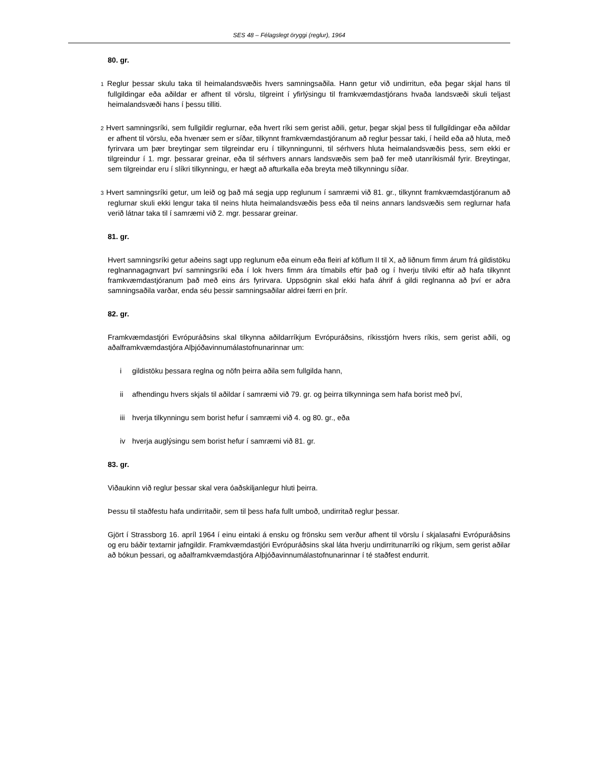SES 48 – Félagslegt öryggi (reglur), 1964
80. gr.
1 Reglur þessar skulu taka til heimalandsvæðis hvers samningsaðila. Hann getur við undirritun, eða þegar skjal hans til fullgildingar eða aðildar er afhent til vörslu, tilgreint í yfirlýsingu til framkvæmdastjórans hvaða landsvæði skuli teljast heimalandsvæði hans í þessu tilliti.
2 Hvert samningsríki, sem fullgildir reglurnar, eða hvert ríki sem gerist aðili, getur, þegar skjal þess til fullgildingar eða aðildar er afhent til vörslu, eða hvenær sem er síðar, tilkynnt framkvæmdastjóranum að reglur þessar taki, í heild eða að hluta, með fyrirvara um þær breytingar sem tilgreindar eru í tilkynningunni, til sérhvers hluta heimalandsvæðis þess, sem ekki er tilgreindur í 1. mgr. þessarar greinar, eða til sérhvers annars landsvæðis sem það fer með utanríkismál fyrir. Breytingar, sem tilgreindar eru í slíkri tilkynningu, er hægt að afturkalla eða breyta með tilkynningu síðar.
3 Hvert samningsríki getur, um leið og það má segja upp reglunum í samræmi við 81. gr., tilkynnt framkvæmdastjóranum að reglurnar skuli ekki lengur taka til neins hluta heimalandsvæðis þess eða til neins annars landsvæðis sem reglurnar hafa verið látnar taka til í samræmi við 2. mgr. þessarar greinar.
81. gr.
Hvert samningsríki getur aðeins sagt upp reglunum eða einum eða fleiri af köflum II til X, að liðnum fimm árum frá gildistöku reglnannagagnvart því samningsríki eða í lok hvers fimm ára tímabils eftir það og í hverju tilviki eftir að hafa tilkynnt framkvæmdastjóranum það með eins árs fyrirvara. Uppsögnin skal ekki hafa áhrif á gildi reglnanna að því er aðra samningsaðila varðar, enda séu þessir samningsaðilar aldrei færri en þrír.
82. gr.
Framkvæmdastjóri Evrópuráðsins skal tilkynna aðildarríkjum Evrópuráðsins, ríkisstjórn hvers ríkis, sem gerist aðili, og aðalframkvæmdastjóra Alþjóðavinnumálastofnunarinnar um:
i gildistöku þessara reglna og nöfn þeirra aðila sem fullgilda hann,
ii afhendingu hvers skjals til aðildar í samræmi við 79. gr. og þeirra tilkynninga sem hafa borist með því,
iii
hverja tilkynningu sem borist hefur í samræmi við 4. og 80. gr., eða
iv hverja auglýsingu sem borist hefur í samræmi við 81. gr.
83. gr.
Viðaukinn við reglur þessar skal vera óaðskiljanlegur hluti þeirra.
Þessu til staðfestu hafa undirritaðir, sem til þess hafa fullt umboð, undirritað reglur þessar.
Gjört í Strassborg 16. apríl 1964 í einu eintaki á ensku og frönsku sem verður afhent til vörslu í skjalasafni Evrópuráðsins og eru báðir textarnir jafngildir. Framkvæmdastjóri Evrópuráðsins skal láta hverju undirritunarríki og ríkjum, sem gerist aðilar að bókun þessari, og aðalframkvæmdastjóra Alþjóðavinnumálastofnunarinnar í té staðfest endurrit.